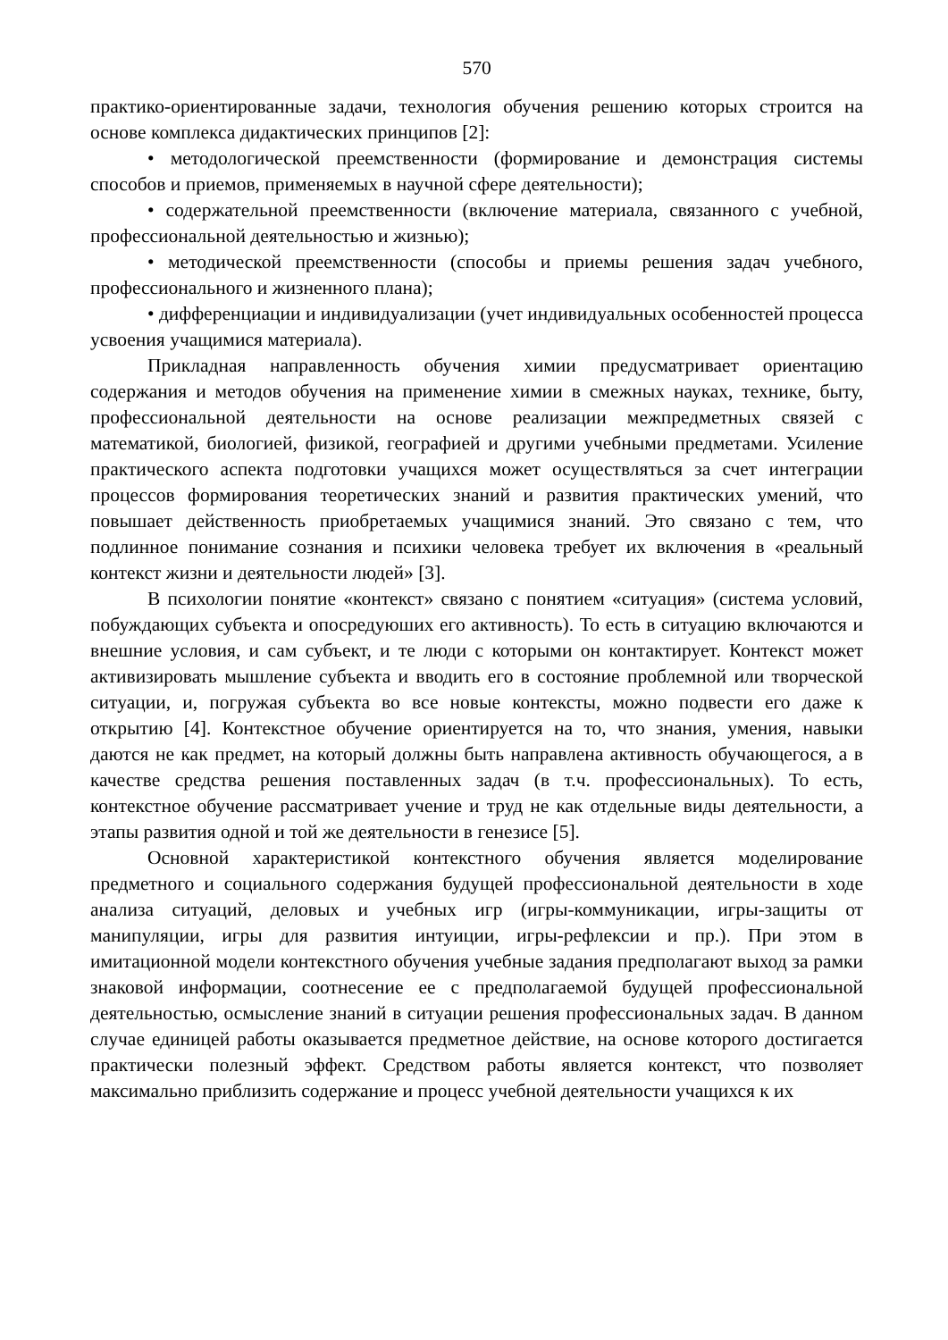570
практико-ориентированные задачи, технология обучения решению которых строится на основе комплекса дидактических принципов [2]:
• методологической преемственности (формирование и демонстрация системы способов и приемов, применяемых в научной сфере деятельности);
• содержательной преемственности (включение материала, связанного с учебной, профессиональной деятельностью и жизнью);
• методической преемственности (способы и приемы решения задач учебного, профессионального и жизненного плана);
• дифференциации и индивидуализации (учет индивидуальных особенностей процесса усвоения учащимися материала).
Прикладная направленность обучения химии предусматривает ориентацию содержания и методов обучения на применение химии в смежных науках, технике, быту, профессиональной деятельности на основе реализации межпредметных связей с математикой, биологией, физикой, географией и другими учебными предметами. Усиление практического аспекта подготовки учащихся может осуществляться за счет интеграции процессов формирования теоретических знаний и развития практических умений, что повышает действенность приобретаемых учащимися знаний. Это связано с тем, что подлинное понимание сознания и психики человека требует их включения в «реальный контекст жизни и деятельности людей» [3].
В психологии понятие «контекст» связано с понятием «ситуация» (система условий, побуждающих субъекта и опосредуюших его активность). То есть в ситуацию включаются и внешние условия, и сам субъект, и те люди с которыми он контактирует. Контекст может активизировать мышление субъекта и вводить его в состояние проблемной или творческой ситуации, и, погружая субъекта во все новые контексты, можно подвести его даже к открытию [4]. Контекстное обучение ориентируется на то, что знания, умения, навыки даются не как предмет, на который должны быть направлена активность обучающегося, а в качестве средства решения поставленных задач (в т.ч. профессиональных). То есть, контекстное обучение рассматривает учение и труд не как отдельные виды деятельности, а этапы развития одной и той же деятельности в генезисе [5].
Основной характеристикой контекстного обучения является моделирование предметного и социального содержания будущей профессиональной деятельности в ходе анализа ситуаций, деловых и учебных игр (игры-коммуникации, игры-защиты от манипуляции, игры для развития интуиции, игры-рефлексии и пр.). При этом в имитационной модели контекстного обучения учебные задания предполагают выход за рамки знаковой информации, соотнесение ее с предполагаемой будущей профессиональной деятельностью, осмысление знаний в ситуации решения профессиональных задач. В данном случае единицей работы оказывается предметное действие, на основе которого достигается практически полезный эффект. Средством работы является контекст, что позволяет максимально приблизить содержание и процесс учебной деятельности учащихся к их